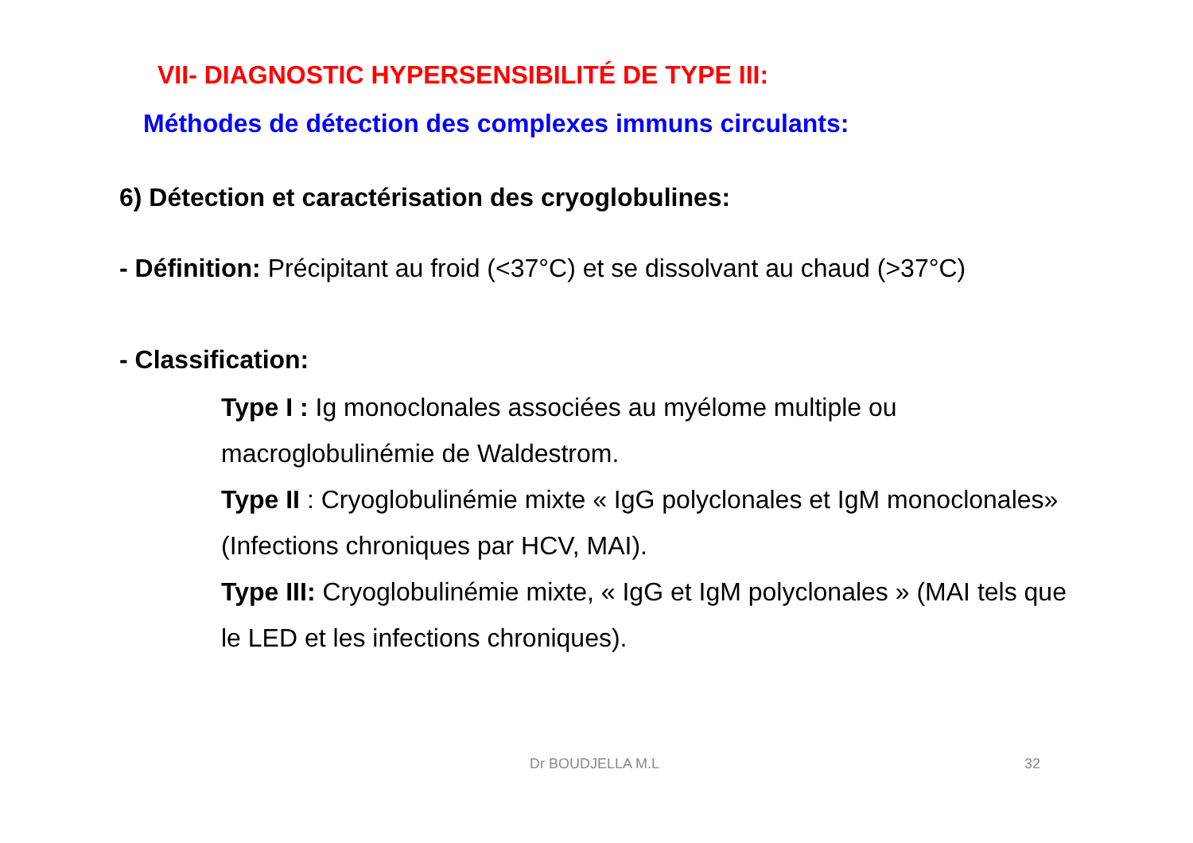VII- DIAGNOSTIC HYPERSENSIBILITÉ DE TYPE III:
Méthodes de détection des complexes immuns circulants:
6) Détection et caractérisation des cryoglobulines:
- Définition: Précipitant au froid (<37°C) et se dissolvant au chaud (>37°C)
- Classification:
Type I : Ig monoclonales associées au myélome multiple ou macroglobulinémie de Waldestrom.
Type II : Cryoglobulinémie mixte « IgG polyclonales et IgM monoclonales» (Infections chroniques par HCV, MAI).
Type III: Cryoglobulinémie mixte, « IgG et IgM polyclonales » (MAI tels que le LED et les infections chroniques).
Dr BOUDJELLA M.L 32